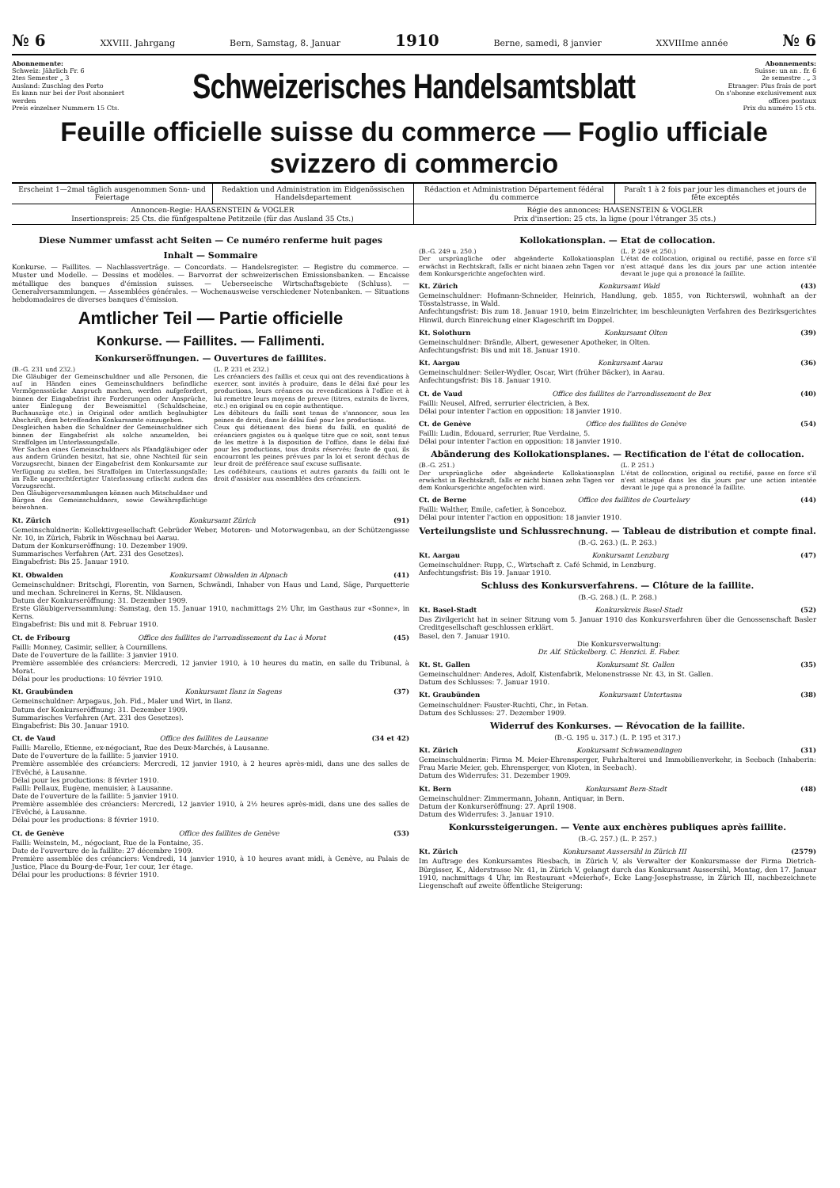№ 6 XXVIII. Jahrgang Bern, Samstag, 8. Januar 1910 Berne, samedi, 8 janvier XXVIIIme année № 6
Abonnemente:
Schweiz: Jährlich Fr. 6
2tes Semester „ 3
Ausland: Zuschlag des Porto
Es kann nur bei der Post abonniert werden
Preis einzelner Nummern 15 Cts.
Schweizerisches Handelsamtsblatt
Abonnements:
Suisse: un an . fr. 6
2e semestre . „ 3
Etranger: Plus frais de port
On s'abonne exclusivement aux offices postaux
Prix du numéro 15 cts.
Feuille officielle suisse du commerce — Foglio ufficiale svizzero di commercio
Erscheint 1—2mal täglich ausgenommen Sonn- und Feiertage
Redaktion und Administration im Eidgenössischen Handelsdepartement
Rédaction et Administration Département fédéral du commerce
Paraît 1 à 2 fois par jour les dimanches et jours de fête exceptés
Annoncen-Regie: HAASENSTEIN & VOGLER
Insertionspreis: 25 Cts. die fünfgespaltene Petitzeile (für das Ausland 35 Cts.)
Régie des annonces: HAASENSTEIN & VOGLER
Prix d'insertion: 25 cts. la ligne (pour l'étranger 35 cts.)
Diese Nummer umfasst acht Seiten — Ce numéro renferme huit pages
Inhalt — Sommaire
Konkurse. — Faillites. — Nachlassverträge. — Concordats. — Handelsregister. — Registre du commerce. — Muster und Modelle. — Dessins et modèles. — Barvorrat der schweizerischen Emissionsbanken. — Encaisse métallique des banques d'émission suisses. — Ueberseeische Wirtschaftsgebiete (Schluss). — Generalversammlungen. — Assemblées générales. — Wochenausweise verschiedener Notenbanken. — Situations hebdomadaires de diverses banques d'émission.
Amtlicher Teil — Partie officielle
Konkurse. — Faillites. — Fallimenti.
Konkurseröffnungen. — Ouvertures de faillites.
(B.-G. 231 und 232.)
Die Gläubiger der Gemeinschuldner und alle Personen, die auf in Händen eines Gemeinschuldners befindliche Vermögensstücke Anspruch machen, werden aufgefordert, binnen der Eingabefrist ihre Forderungen oder Ansprüche, unter Einlegung der Beweismittel (Schuldscheine, Buchauszüge etc.) in Original oder amtlich beglaubigter Abschrift, dem betreffenden Konkursamte einzugeben.
Desgleichen haben die Schuldner der Gemeinschuldner sich binnen der Eingabefrist als solche anzumelden, bei Straffolgen im Unterlassungsfalle.
Wer Sachen eines Gemeinschuldners als Pfandgläubiger oder aus andern Gründen besitzt, hat sie, ohne Nachteil für sein Vorzugsrecht, binnen der Eingabefrist dem Konkursamte zur Verfügung zu stellen, bei Straffolgen im Unterlassungsfalle; im Falle ungerechtfertigter Unterlassung erlischt zudem das Vorzugsrecht.
Den Gläubigerversammlungen können auch Mitschuldner und Bürgen des Gemeinschuldners, sowie Gewährspflichtige beiwohnen.
(L. P. 231 et 232.)
Les créanciers des faillis et ceux qui ont des revendications à exercer, sont invités à produire, dans le délai fixé pour les productions, leurs créances ou revendications à l'office et à lui remettre leurs moyens de preuve (titres, extraits de livres, etc.) en original ou en copie authentique.
Les débiteurs du failli sont tenus de s'annoncer, sous les peines de droit, dans le délai fixé pour les productions.
Ceux qui détiennent des biens du failli, en qualité de créanciers gagistes ou à quelque titre que ce soit, sont tenus de les mettre à la disposition de l'office, dans le délai fixé pour les productions, tous droits réservés; faute de quoi, ils encourront les peines prévues par la loi et seront déchus de leur droit de préférence sauf excuse suffisante.
Les codébiteurs, cautions et autres garants du failli ont le droit d'assister aux assemblées des créanciers.
Kt. Zürich Konkursamt Zürich (91)
Gemeinschuldnerin: Kollektivgesellschaft Gebrüder Weber, Motoren- und Motorwagenbau, an der Schützengasse Nr. 10, in Zürich, Fabrik in Wöschnau bei Aarau.
Datum der Konkurseröffnung: 10. Dezember 1909.
Summarisches Verfahren (Art. 231 des Gesetzes).
Eingabefrist: Bis 25. Januar 1910.
Kt. Obwalden Konkursamt Obwalden in Alpnach (41)
Gemeinschuldner: Britschgi, Florentin, von Sarnen, Schwändi, Inhaber von Haus und Land, Säge, Parquetterie und mechan. Schreinerei in Kerns, St. Niklausen.
Datum der Konkurseröffnung: 31. Dezember 1909.
Erste Gläubigerversammlung: Samstag, den 15. Januar 1910, nachmittags 2½ Uhr, im Gasthaus zur «Sonne», in Kerns.
Eingabefrist: Bis und mit 8. Februar 1910.
Ct. de Fribourg Office des faillites de l'arrondissement du Lac à Morat (45)
Failli: Monney, Casimir, sellier, à Cournillens.
Date de l'ouverture de la faillite: 3 janvier 1910.
Première assemblée des créanciers: Mercredi, 12 janvier 1910, à 10 heures du matin, en salle du Tribunal, à Morat.
Délai pour les productions: 10 février 1910.
Kt. Graubünden Konkursamt Ilanz in Sagens (37)
Gemeinschuldner: Arpagaus, Joh. Fid., Maler und Wirt, in Ilanz.
Datum der Konkurseröffnung: 31. Dezember 1909.
Summarisches Verfahren (Art. 231 des Gesetzes).
Eingabefrist: Bis 30. Januar 1910.
Ct. de Vaud Office des faillites de Lausanne (34 et 42)
Failli: Marello, Etienne, ex-négociant, Rue des Deux-Marchés, à Lausanne.
Date de l'ouverture de la faillite: 5 janvier 1910.
Première assemblée des créanciers: Mercredi, 12 janvier 1910, à 2 heures après-midi, dans une des salles de l'Evêché, à Lausanne.
Délai pour les productions: 8 février 1910.
Failli: Pellaux, Eugène, menuisier, à Lausanne.
Date de l'ouverture de la faillite: 5 janvier 1910.
Première assemblée des créanciers: Mercredi, 12 janvier 1910, à 2½ heures après-midi, dans une des salles de l'Evêché, à Lausanne.
Délai pour les productions: 8 février 1910.
Ct. de Genève Office des faillites de Genève (53)
Failli: Weinstein, M., négociant, Rue de la Fontaine, 35.
Date de l'ouverture de la faillite: 27 décembre 1909.
Première assemblée des créanciers: Vendredi, 14 janvier 1910, à 10 heures avant midi, à Genève, au Palais de Justice, Place du Bourg-de-Four, 1er cour, 1er étage.
Délai pour les productions: 8 février 1910.
Kollokationsplan. — Etat de collocation.
(B.-G. 249 u. 250.)
Der ursprüngliche oder abgeänderte Kollokationsplan erwächst in Rechtskraft, falls er nicht binnen zehn Tagen vor dem Konkursgerichte angefochten wird.
(L. P. 249 et 250.)
L'état de collocation, original ou rectifié, passe en force s'il n'est attaqué dans les dix jours par une action intentée devant le juge qui a prononcé la faillite.
Kt. Zürich Konkursamt Wald (43)
Gemeinschuldner: Hofmann-Schneider, Heinrich, Handlung, geb. 1855, von Richterswil, wohnhaft an der Tösstalstrasse, in Wald.
Anfechtungsfrist: Bis zum 18. Januar 1910, beim Einzelrichter, im beschleunigten Verfahren des Bezirksgerichtes Hinwil, durch Einreichung einer Klageschrift im Doppel.
Kt. Solothurn Konkursamt Olten (39)
Gemeinschuldner: Brändle, Albert, gewesener Apotheker, in Olten.
Anfechtungsfrist: Bis und mit 18. Januar 1910.
Kt. Aargau Konkursamt Aarau (36)
Gemeinschuldner: Seiler-Wydler, Oscar, Wirt (früher Bäcker), in Aarau.
Anfechtungsfrist: Bis 18. Januar 1910.
Ct. de Vaud Office des faillites de l'arrondissement de Bex (40)
Failli: Neusel, Alfred, serrurier électricien, à Bex.
Délai pour intenter l'action en opposition: 18 janvier 1910.
Ct. de Genève Office des faillites de Genève (54)
Failli: Ludin, Edouard, serrurier, Rue Verdaine, 5.
Délai pour intenter l'action en opposition: 18 janvier 1910.
Abänderung des Kollokationsplanes. — Rectification de l'état de collocation.
(B.-G. 251.)
Der ursprüngliche oder abgeänderte Kollokationsplan erwächst in Rechtskraft, falls er nicht binnen zehn Tagen vor dem Konkursgerichte angefochten wird.
(L. P. 251.)
L'état de collocation, original ou rectifié, passe en force s'il n'est attaqué dans les dix jours par une action intentée devant le juge qui a prononcé la faillite.
Ct. de Berne Office des faillites de Courtelary (44)
Failli: Walther, Emile, cafetier, à Sonceboz.
Délai pour intenter l'action en opposition: 18 janvier 1910.
Verteilungsliste und Schlussrechnung. — Tableau de distribution et compte final.
(B.-G. 263.) (L. P. 263.)
Kt. Aargau Konkursamt Lenzburg (47)
Gemeinschuldner: Rupp, C., Wirtschaft z. Café Schmid, in Lenzburg.
Anfechtungsfrist: Bis 19. Januar 1910.
Schluss des Konkursverfahrens. — Clôture de la faillite.
(B.-G. 268.) (L. P. 268.)
Kt. Basel-Stadt Konkurskreis Basel-Stadt (52)
Das Zivilgericht hat in seiner Sitzung vom 5. Januar 1910 das Konkursverfahren über die Genossenschaft Basler Creditgesellschaft geschlossen erklärt.
Basel, den 7. Januar 1910.
Die Konkursverwaltung:
Dr. Alf. Stückelberg. C. Henrici. E. Faber.
Kt. St. Gallen Konkursamt St. Gallen (35)
Gemeinschuldner: Anderes, Adolf, Kistenfabrik, Melonenstrasse Nr. 43, in St. Gallen.
Datum des Schlusses: 7. Januar 1910.
Kt. Graubünden Konkursamt Untertasna (38)
Gemeinschuldner: Fauster-Ruchti, Chr., in Fetan.
Datum des Schlusses: 27. Dezember 1909.
Widerruf des Konkurses. — Révocation de la faillite.
(B.-G. 195 u. 317.) (L. P. 195 et 317.)
Kt. Zürich Konkursamt Schwamendingen (31)
Gemeinschuldnerin: Firma M. Meier-Ehrensperger, Fuhrhalterei und Immobilienverkehr, in Seebach (Inhaberin: Frau Marie Meier, geb. Ehrensperger, von Kloten, in Seebach).
Datum des Widerrufes: 31. Dezember 1909.
Kt. Bern Konkursamt Bern-Stadt (48)
Gemeinschuldner: Zimmermann, Johann, Antiquar, in Bern.
Datum der Konkurseröffnung: 27. April 1908.
Datum des Widerrufes: 3. Januar 1910.
Konkurssteigerungen. — Vente aux enchères publiques après faillite.
(B.-G. 257.) (L. P. 257.)
Kt. Zürich Konkursamt Aussersihl in Zürich III (2579)
Im Auftrage des Konkursamtes Riesbach, in Zürich V, als Verwalter der Konkursmasse der Firma Dietrich-Bürgisser, K., Alderstrasse Nr. 41, in Zürich V, gelangt durch das Konkursamt Aussersihl, Montag, den 17. Januar 1910, nachmittags 4 Uhr, im Restaurant «Meierhof», Ecke Lang-Josephstrasse, in Zürich III, nachbezeichnete Liegenschaft auf zweite öffentliche Steigerung: